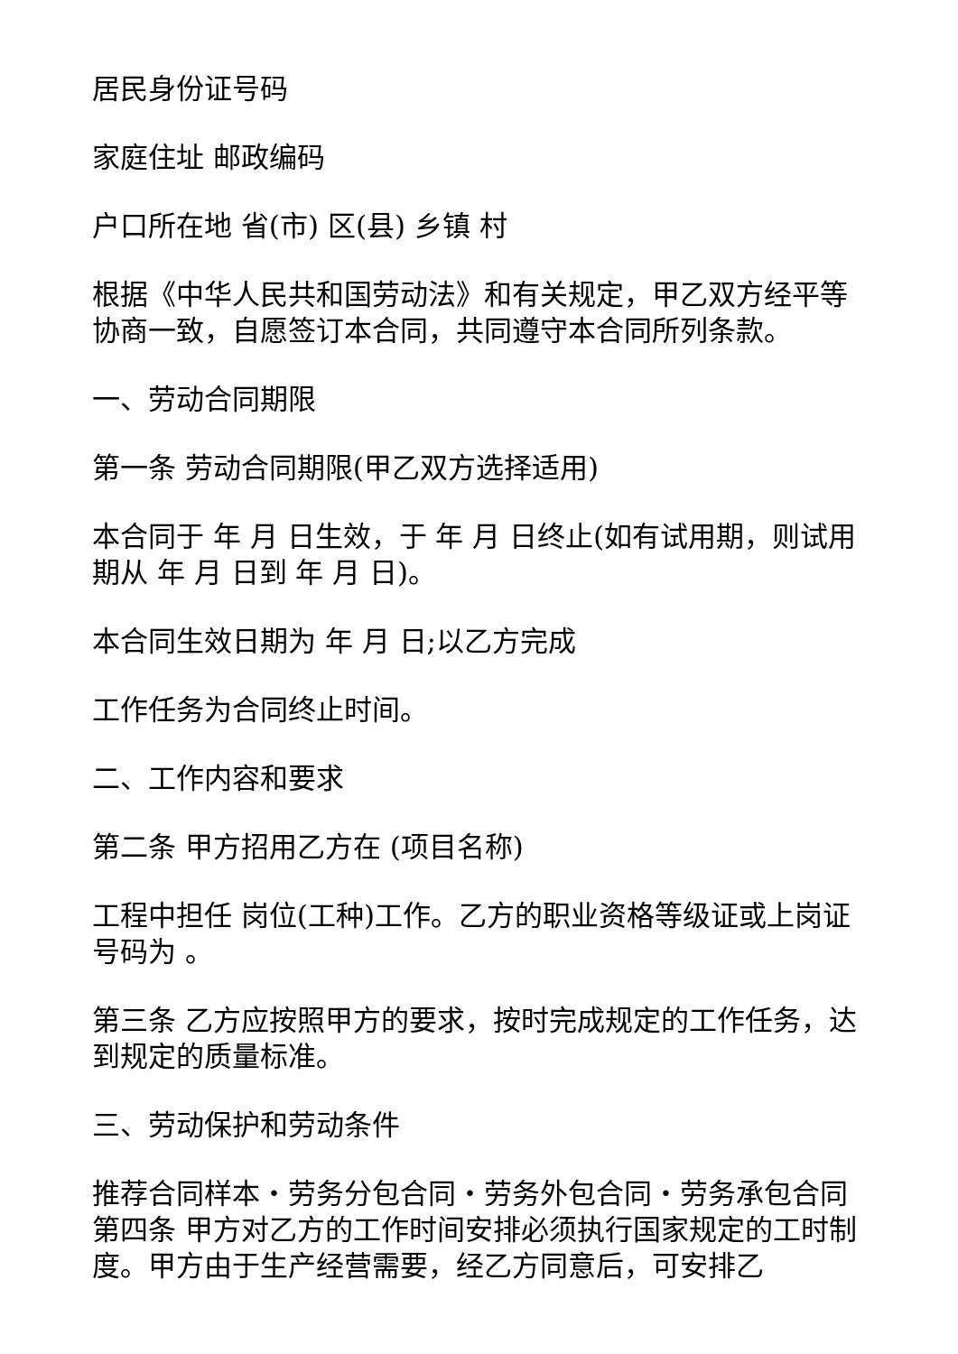居民身份证号码
家庭住址 邮政编码
户口所在地 省(市) 区(县) 乡镇 村
根据《中华人民共和国劳动法》和有关规定，甲乙双方经平等协商一致，自愿签订本合同，共同遵守本合同所列条款。
一、劳动合同期限
第一条 劳动合同期限(甲乙双方选择适用)
本合同于 年 月 日生效，于 年 月 日终止(如有试用期，则试用期从 年 月 日到 年 月 日)。
本合同生效日期为 年 月 日;以乙方完成
工作任务为合同终止时间。
二、工作内容和要求
第二条 甲方招用乙方在 (项目名称)
工程中担任 岗位(工种)工作。乙方的职业资格等级证或上岗证号码为 。
第三条 乙方应按照甲方的要求，按时完成规定的工作任务，达到规定的质量标准。
三、劳动保护和劳动条件
推荐合同样本・劳务分包合同・劳务外包合同・劳务承包合同第四条 甲方对乙方的工作时间安排必须执行国家规定的工时制度。甲方由于生产经营需要，经乙方同意后，可安排乙